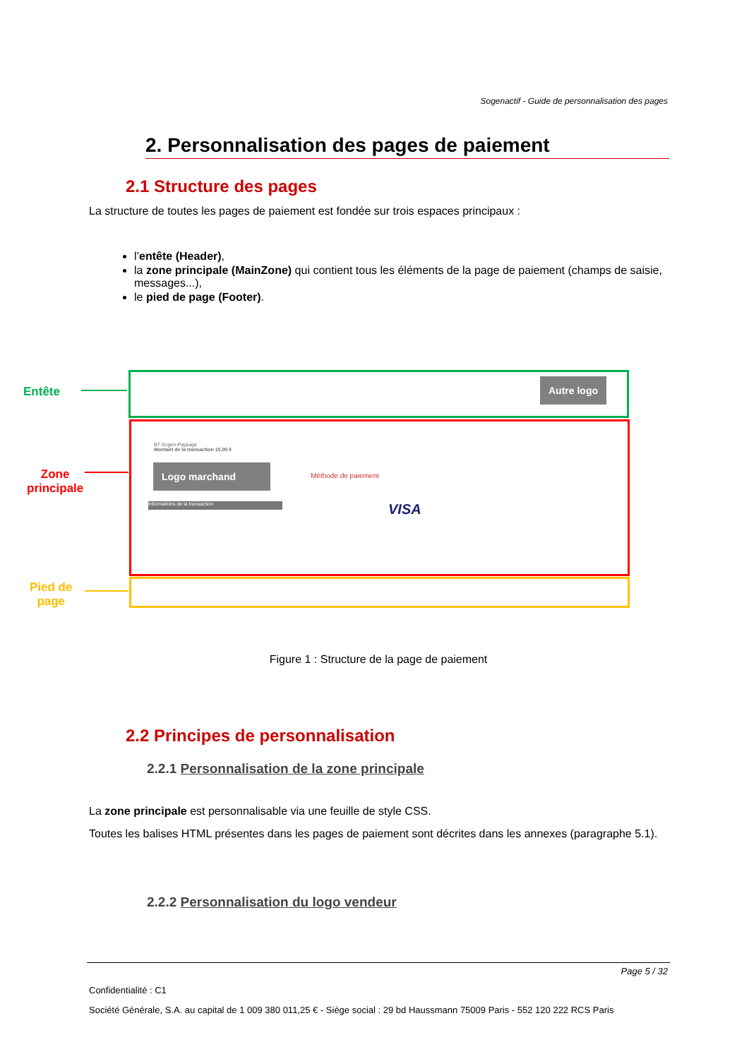Sogenactif - Guide de personnalisation des pages
2. Personnalisation des pages de paiement
2.1 Structure des pages
La structure de toutes les pages de paiement est fondée sur trois espaces principaux :
l’entête (Header),
la zone principale (MainZone) qui contient tous les éléments de la page de paiement (champs de saisie, messages...),
le pied de page (Footer).
Entête
Zone
principale
Pied de
page
Autre logo
BT-Sogen-Paypage
Montant de la transaction 10,00 €
Logo marchand
Méthode de paiement
VISA
Informations de la transaction
Figure 1 : Structure de la page de paiement
2.2 Principes de personnalisation
2.2.1 Personnalisation de la zone principale
La zone principale est personnalisable via une feuille de style CSS.
Toutes les balises HTML présentes dans les pages de paiement sont décrites dans les annexes (paragraphe 5.1).
2.2.2 Personnalisation du logo vendeur
Page 5 / 32
Confidentialité : C1
Société Générale, S.A. au capital de 1 009 380 011,25 € - Siège social : 29 bd Haussmann 75009 Paris - 552 120 222 RCS Paris